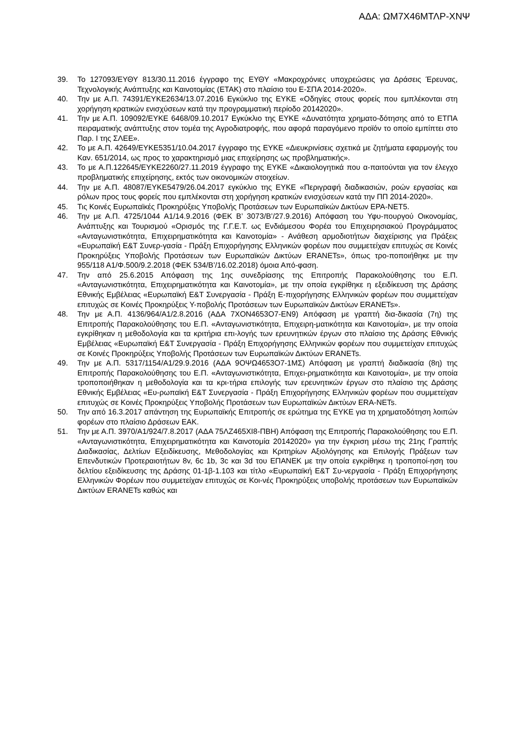ΑΔΑ: ΩΜ7Χ46ΜΤΛΡ-ΧΝΨ
39. Το 127093/ΕΥΘΥ 813/30.11.2016 έγγραφο της ΕΥΘΥ «Μακροχρόνιες υποχρεώσεις για Δράσεις Έρευνας, Τεχνολογικής Ανάπτυξης και Καινοτομίας (ΕΤΑΚ) στο πλαίσιο του Ε-ΣΠΑ 2014-2020».
40. Την με Α.Π. 74391/ΕΥΚΕ2634/13.07.2016 Εγκύκλιο της ΕΥΚΕ «Οδηγίες στους φορείς που εμπλέκονται στη χορήγηση κρατικών ενισχύσεων κατά την προγραμματική περίοδο 20142020».
41. Την με Α.Π. 109092/ΕΥΚΕ 6468/09.10.2017 Εγκύκλιο της ΕΥΚΕ «Δυνατότητα χρηματο-δότησης από το ΕΤΠΑ πειραματικής ανάπτυξης στον τομέα της Αγροδιατροφής, που αφορά παραγόμενο προϊόν το οποίο εμπίπτει στο Παρ. Ι της ΣΛΕΕ».
42. Το με Α.Π. 42649/ΕΥΚΕ5351/10.04.2017 έγγραφο της ΕΥΚΕ «Διευκρινίσεις σχετικά με ζητήματα εφαρμογής του Καν. 651/2014, ως προς το χαρακτηρισμό μιας επιχείρησης ως προβληματικής».
43. Το με Α.Π.122645/ΕΥΚΕ2260/27.11.2019 έγγραφο της ΕΥΚΕ «Δικαιολογητικά που α-παιτούνται για τον έλεγχο προβληματικής επιχείρησης, εκτός των οικονομικών στοιχείων.
44. Την με Α.Π. 48087/ΕΥΚΕ5479/26.04.2017 εγκύκλιο της ΕΥΚΕ «Περιγραφή διαδικασιών, ροών εργασίας και ρόλων προς τους φορείς που εμπλέκονται στη χορήγηση κρατικών ενισχύσεων κατά την ΠΠ 2014-2020».
45. Τις Κοινές Ευρωπαϊκές Προκηρύξεις Υποβολής Προτάσεων των Ευρωπαϊκών Δικτύων EPA-NET5.
46. Την με Α.Π. 4725/1044 Α1/14.9.2016 (ΦΕΚ Β’ 3073/Β’/27.9.2016) Απόφαση του Υφυ-πουργού Οικονομίας, Ανάπτυξης και Τουρισμού «Ορισμός της Γ.Γ.Ε.Τ. ως Ενδιάμεσου Φορέα του Επιχειρησιακού Προγράμματος «Ανταγωνιστικότητα, Επιχειρηματικότητα και Καινοτομία» - Ανάθεση αρμοδιοτήτων διαχείρισης για Πράξεις «Ευρωπαϊκή Ε&Τ Συνερ-γασία - Πράξη Επιχορήγησης Ελληνικών φορέων που συμμετείχαν επιτυχώς σε Κοινές Προκηρύξεις Υποβολής Προτάσεων των Ευρωπαϊκών Δικτύων ERANETs», όπως τρο-ποποιήθηκε με την 955/118 Α1/Φ.500/9.2.2018 (ΦΕΚ 534/Β’/16.02.2018) όμοια Από-φαση.
47. Την από 25.6.2015 Απόφαση της 1ης συνεδρίασης της Επιτροπής Παρακολούθησης του Ε.Π. «Ανταγωνιστικότητα, Επιχειρηματικότητα και Καινοτομία», με την οποία εγκρίθηκε η εξειδίκευση της Δράσης Εθνικής Εμβέλειας «Ευρωπαϊκή Ε&Τ Συνεργασία - Πράξη Ε-πιχορήγησης Ελληνικών φορέων που συμμετείχαν επιτυχώς σε Κοινές Προκηρύξεις Υ-ποβολής Προτάσεων των Ευρωπαϊκών Δικτύων ERANETs».
48. Την με Α.Π. 4136/964/Α1/2.8.2016 (ΑΔΑ 7ΧΟΝ4653Ο7-ΕΝ9) Απόφαση με γραπτή δια-δικασία (7η) της Επιτροπής Παρακολούθησης του Ε.Π. «Ανταγωνιστικότητα, Επιχειρη-ματικότητα και Καινοτομία», με την οποία εγκρίθηκαν η μεθοδολογία και τα κριτήρια επι-λογής των ερευνητικών έργων στο πλαίσιο της Δράσης Εθνικής Εμβέλειας «Ευρωπαϊκή Ε&Τ Συνεργασία - Πράξη Επιχορήγησης Ελληνικών φορέων που συμμετείχαν επιτυχώς σε Κοινές Προκηρύξεις Υποβολής Προτάσεων των Ευρωπαϊκών Δικτύων ERANETs.
49. Την με Α.Π. 5317/1154/Α1/29.9.2016 (ΑΔΑ 9ΟΨΩ4653Ο7-1ΜΣ) Απόφαση με γραπτή διαδικασία (8η) της Επιτροπής Παρακολούθησης του Ε.Π. «Ανταγωνιστικότητα, Επιχει-ρηματικότητα και Καινοτομία», με την οποία τροποποιήθηκαν η μεθοδολογία και τα κρι-τήρια επιλογής των ερευνητικών έργων στο πλαίσιο της Δράσης Εθνικής Εμβέλειας «Ευ-ρωπαϊκή Ε&Τ Συνεργασία - Πράξη Επιχορήγησης Ελληνικών φορέων που συμμετείχαν επιτυχώς σε Κοινές Προκηρύξεις Υποβολής Προτάσεων των Ευρωπαϊκών Δικτύων ERA-NETs.
50. Την από 16.3.2017 απάντηση της Ευρωπαϊκής Επιτροπής σε ερώτημα της ΕΥΚΕ για τη χρηματοδότηση λοιπών φορέων στο πλαίσιο Δράσεων ΕΑΚ.
51. Την με Α.Π. 3970/Α1/924/7.8.2017 (ΑΔΑ 75ΛΖ465ΧΙ8-ΠΒΗ) Απόφαση της Επιτροπής Παρακολούθησης του Ε.Π. «Ανταγωνιστικότητα, Επιχειρηματικότητα και Καινοτομία 20142020» για την έγκριση μέσω της 21ης Γραπτής Διαδικασίας, Δελτίων Εξειδίκευσης, Μεθοδολογίας και Κριτηρίων Αξιολόγησης και Επιλογής Πράξεων των Επενδυτικών Προτεραιοτήτων 8v, 6c 1b, 3c και 3d του ΕΠΑΝΕΚ με την οποία εγκρίθηκε η τροποποί-ηση του δελτίου εξειδίκευσης της Δράσης 01-1β-1.103 και τίτλο «Ευρωπαϊκή Ε&Τ Συ-νεργασία - Πράξη Επιχορήγησης Ελληνικών Φορέων που συμμετείχαν επιτυχώς σε Κοι-νές Προκηρύξεις υποβολής προτάσεων των Ευρωπαϊκών Δικτύων ERANETs καθώς και